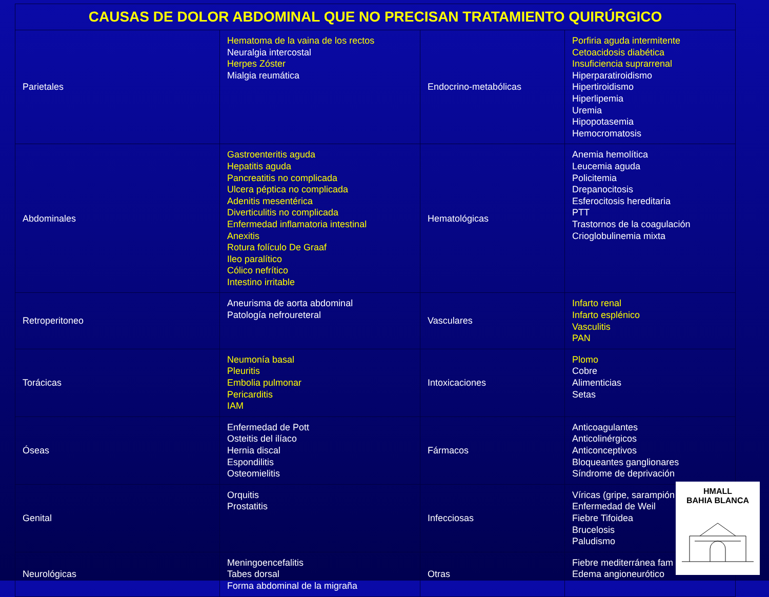| CAUSAS DE DOLOR ABDOMINAL QUE NO PRECISAN TRATAMIENTO QUIRÚRGICO | | | |
| --- | --- | --- | --- |
| Parietales | Hematoma de la vaina de los rectos Neuralgia intercostal Herpes Zóster Mialgia reumática | Endocrino-metabólicas | Porfiria aguda intermitente Cetoacidosis diabética Insuficiencia suprarrenal Hiperparatiroidismo Hipertiroidismo Hiperlipemia Uremia Hipopotasemia Hemocromatosis |
| Abdominales | Gastroenteritis aguda Hepatitis aguda Pancreatitis no complicada Ulcera péptica no complicada Adenitis mesentérica Diverticulitis no complicada Enfermedad inflamatoria intestinal Anexitis Rotura folículo De Graaf Ileo paralítico Cólico nefrítico Intestino irritable | Hematológicas | Anemia hemolítica Leucemia aguda Policitemia Drepanocitosis Esferocitosis hereditaria PTT Trastornos de la coagulación Crioglobulinemia mixta |
| Retroperitoneo | Aneurisma de aorta abdominal Patología nefroureteral | Vasculares | Infarto renal Infarto esplénico Vasculitis PAN |
| Torácicas | Neumonía basal Pleuritis Embolia pulmonar Pericarditis IAM | Intoxicaciones | Plomo Cobre Alimenticias Setas |
| Óseas | Enfermedad de Pott Osteitis del ilíaco Hernia discal Espondilitis Osteomielitis | Fármacos | Anticoagulantes Anticolinérgicos Anticonceptivos Bloqueantes ganglionares Síndrome de deprivación |
| Genital | Orquitis Prostatitis | Infecciosas | Víricas (gripe, sarampión Enfermedad de Weil Fiebre Tifoidea Brucelosis Paludismo |
| Neurológicas | Meningoencefalitis Tabes dorsal Forma abdominal de la migraña | Otras | Fiebre mediterránea fam Edema angioneurótico |
HMALL
BAHIA BLANCA